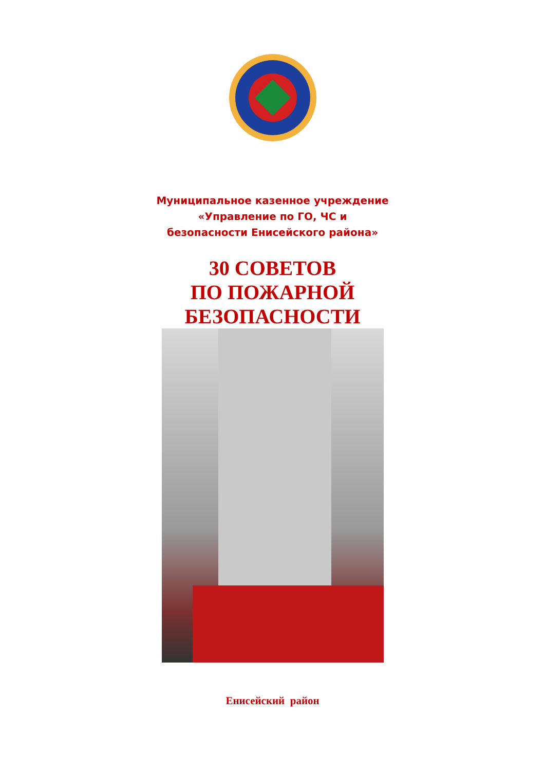Муниципальное казенное учреждение
«Управление по ГО, ЧС и
безопасности Енисейского района»
30 СОВЕТОВ
ПО ПОЖАРНОЙ
БЕЗОПАСНОСТИ
Енисейский район